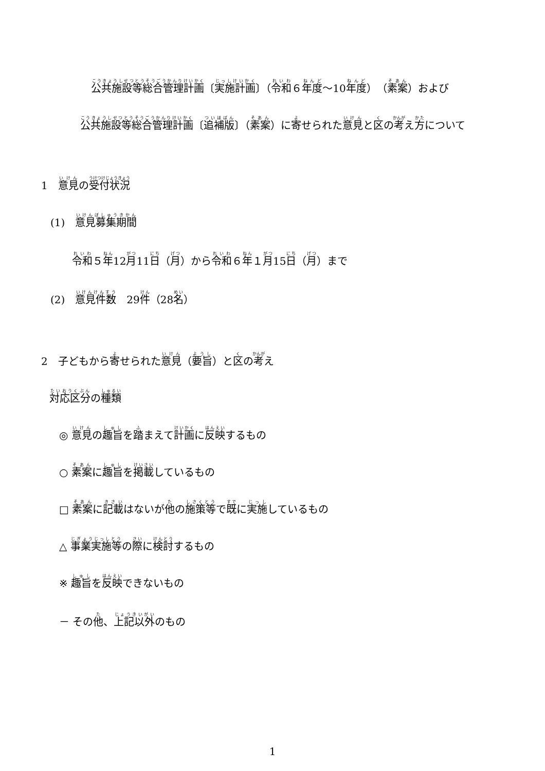公共施設等総合管理計画〔実施計画〕（令和６年度～10年度）（素案）および
公共施設等総合管理計画〔追補版〕（素案）に寄せられた意見と区の考え方について
1　意見の受付状況
(1)　意見募集期間
令和５年12月11日（月）から令和６年１月15日（月）まで
(2)　意見件数　29件（28名）
2　子どもから寄せられた意見（要旨）と区の考え
対応区分の種類
◎ 意見の趣旨を踏まえて計画に反映するもの
○ 素案に趣旨を掲載しているもの
□ 素案に記載はないが他の施策等で既に実施しているもの
△ 事業実施等の際に検討するもの
※ 趣旨を反映できないもの
－ その他、上記以外のもの
1